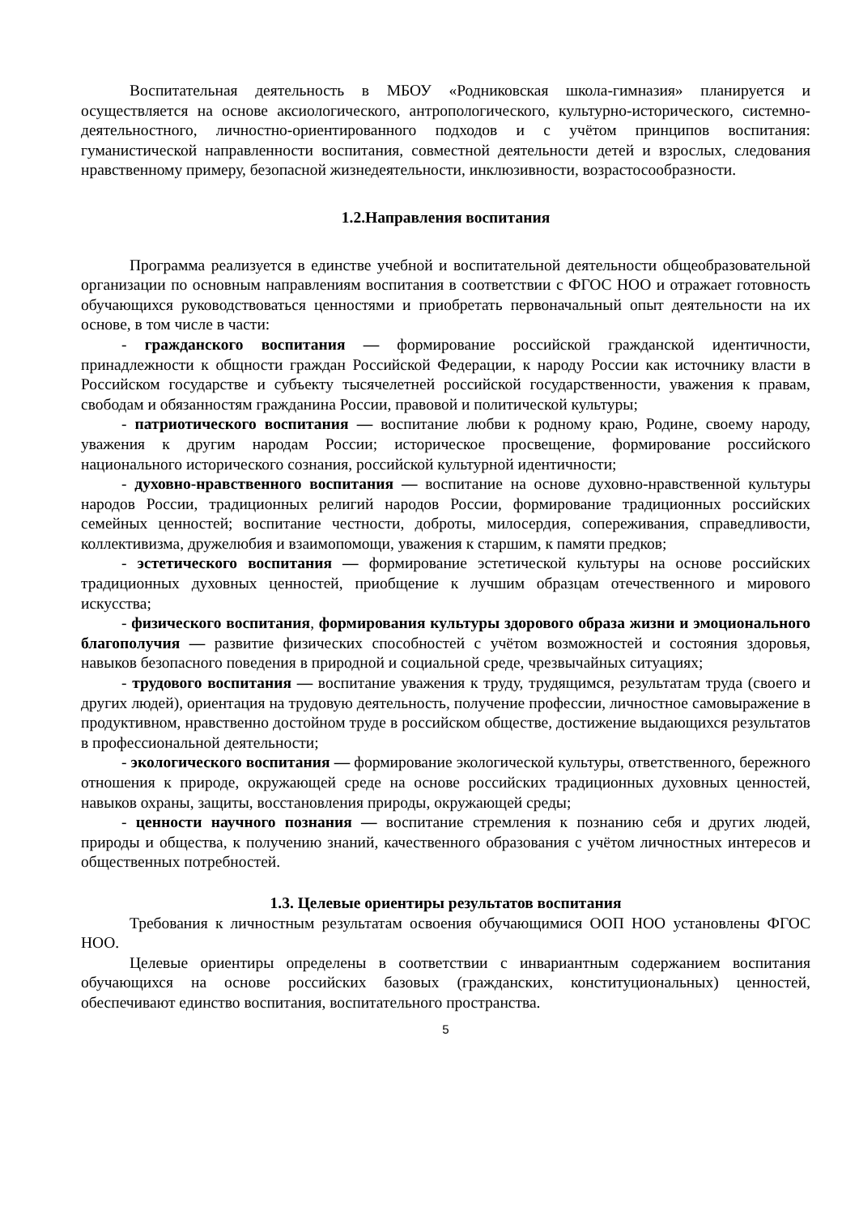Воспитательная деятельность в МБОУ «Родниковская школа-гимназия» планируется и осуществляется на основе аксиологического, антропологического, культурно-исторического, системно-деятельностного, личностно-ориентированного подходов и с учётом принципов воспитания: гуманистической направленности воспитания, совместной деятельности детей и взрослых, следования нравственному примеру, безопасной жизнедеятельности, инклюзивности, возрастосообразности.
1.2.Направления воспитания
Программа реализуется в единстве учебной и воспитательной деятельности общеобразовательной организации по основным направлениям воспитания в соответствии с ФГОС НОО и отражает готовность обучающихся руководствоваться ценностями и приобретать первоначальный опыт деятельности на их основе, в том числе в части:
- гражданского воспитания — формирование российской гражданской идентичности, принадлежности к общности граждан Российской Федерации, к народу России как источнику власти в Российском государстве и субъекту тысячелетней российской государственности, уважения к правам, свободам и обязанностям гражданина России, правовой и политической культуры;
- патриотического воспитания — воспитание любви к родному краю, Родине, своему народу, уважения к другим народам России; историческое просвещение, формирование российского национального исторического сознания, российской культурной идентичности;
- духовно-нравственного воспитания — воспитание на основе духовно-нравственной культуры народов России, традиционных религий народов России, формирование традиционных российских семейных ценностей; воспитание честности, доброты, милосердия, сопереживания, справедливости, коллективизма, дружелюбия и взаимопомощи, уважения к старшим, к памяти предков;
- эстетического воспитания — формирование эстетической культуры на основе российских традиционных духовных ценностей, приобщение к лучшим образцам отечественного и мирового искусства;
- физического воспитания, формирования культуры здорового образа жизни и эмоционального благополучия — развитие физических способностей с учётом возможностей и состояния здоровья, навыков безопасного поведения в природной и социальной среде, чрезвычайных ситуациях;
- трудового воспитания — воспитание уважения к труду, трудящимся, результатам труда (своего и других людей), ориентация на трудовую деятельность, получение профессии, личностное самовыражение в продуктивном, нравственно достойном труде в российском обществе, достижение выдающихся результатов в профессиональной деятельности;
- экологического воспитания — формирование экологической культуры, ответственного, бережного отношения к природе, окружающей среде на основе российских традиционных духовных ценностей, навыков охраны, защиты, восстановления природы, окружающей среды;
- ценности научного познания — воспитание стремления к познанию себя и других людей, природы и общества, к получению знаний, качественного образования с учётом личностных интересов и общественных потребностей.
1.3. Целевые ориентиры результатов воспитания
Требования к личностным результатам освоения обучающимися ООП НОО установлены ФГОС НОО.
Целевые ориентиры определены в соответствии с инвариантным содержанием воспитания обучающихся на основе российских базовых (гражданских, конституциональных) ценностей, обеспечивают единство воспитания, воспитательного пространства.
5